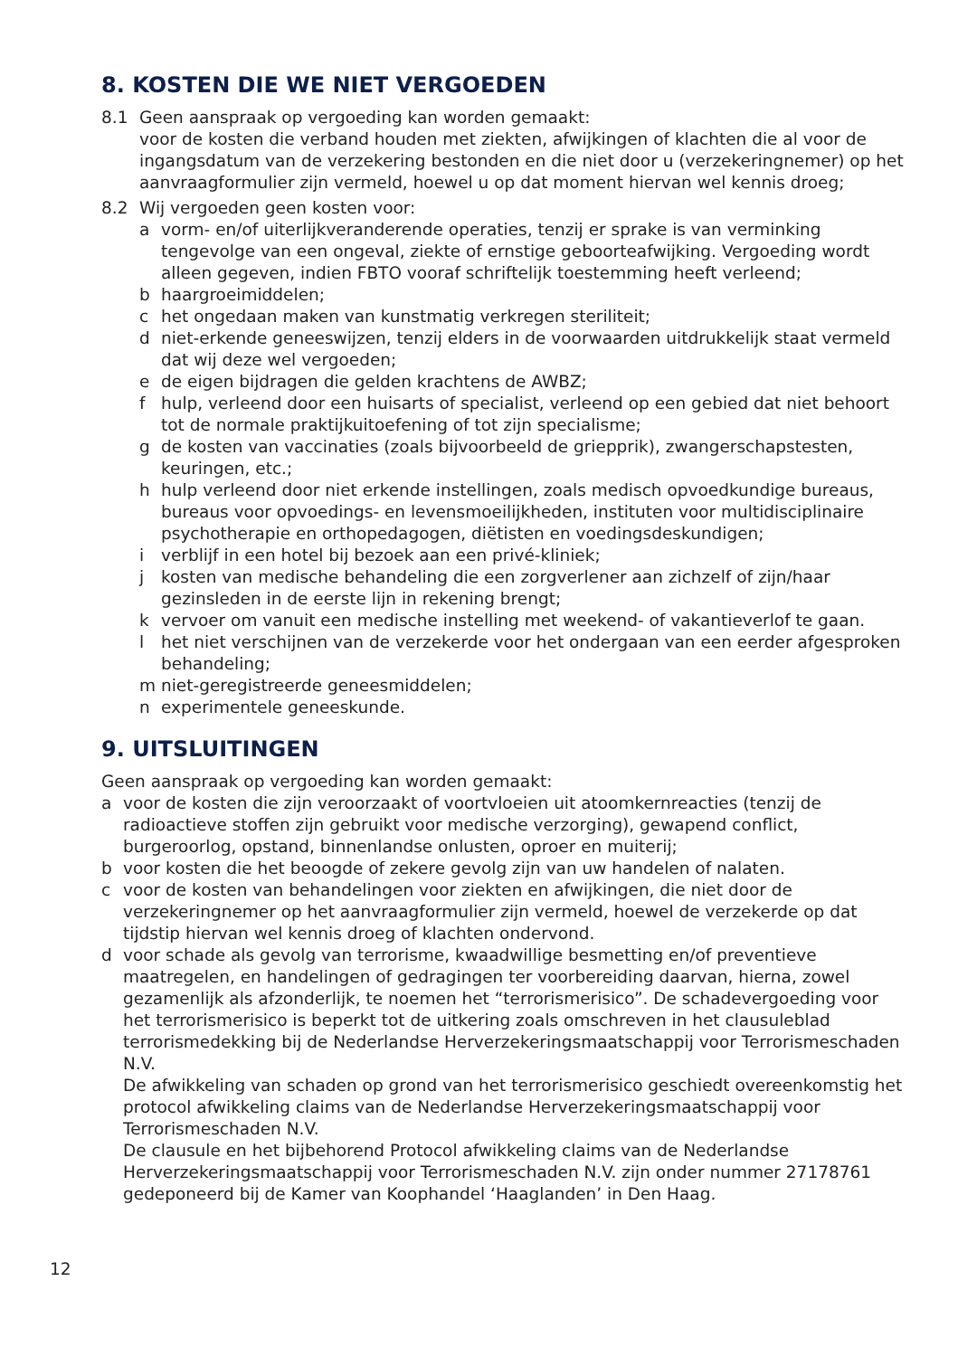8. KOSTEN DIE WE NIET VERGOEDEN
8.1 Geen aanspraak op vergoeding kan worden gemaakt:
voor de kosten die verband houden met ziekten, afwijkingen of klachten die al voor de ingangsdatum van de verzekering bestonden en die niet door u (verzekeringnemer) op het aanvraagformulier zijn vermeld, hoewel u op dat moment hiervan wel kennis droeg;
8.2 Wij vergoeden geen kosten voor:
a vorm- en/of uiterlijkveranderende operaties, tenzij er sprake is van verminking tengevolge van een ongeval, ziekte of ernstige geboorteafwijking. Vergoeding wordt alleen gegeven, indien FBTO vooraf schriftelijk toestemming heeft verleend;
b haargroeimiddelen;
c het ongedaan maken van kunstmatig verkregen steriliteit;
d niet-erkende geneeswijzen, tenzij elders in de voorwaarden uitdrukkelijk staat vermeld dat wij deze wel vergoeden;
e de eigen bijdragen die gelden krachtens de AWBZ;
f hulp, verleend door een huisarts of specialist, verleend op een gebied dat niet behoort tot de normale praktijkuitoefening of tot zijn specialisme;
g de kosten van vaccinaties (zoals bijvoorbeeld de griepprik), zwangerschapstesten, keuringen, etc.;
h hulp verleend door niet erkende instellingen, zoals medisch opvoedkundige bureaus, bureaus voor opvoedings- en levensmoeilijkheden, instituten voor multidisciplinaire psychotherapie en orthopedagogen, diëtisten en voedingsdeskundigen;
i verblijf in een hotel bij bezoek aan een privé-kliniek;
j kosten van medische behandeling die een zorgverlener aan zichzelf of zijn/haar gezinsleden in de eerste lijn in rekening brengt;
k vervoer om vanuit een medische instelling met weekend- of vakantieverlof te gaan.
l het niet verschijnen van de verzekerde voor het ondergaan van een eerder afgesproken behandeling;
m niet-geregistreerde geneesmiddelen;
n experimentele geneeskunde.
9. UITSLUITINGEN
Geen aanspraak op vergoeding kan worden gemaakt:
a voor de kosten die zijn veroorzaakt of voortvloeien uit atoomkernreacties (tenzij de radioactieve stoffen zijn gebruikt voor medische verzorging), gewapend conflict, burgeroorlog, opstand, binnenlandse onlusten, oproer en muiterij;
b voor kosten die het beoogde of zekere gevolg zijn van uw handelen of nalaten.
c voor de kosten van behandelingen voor ziekten en afwijkingen, die niet door de verzekeringnemer op het aanvraagformulier zijn vermeld, hoewel de verzekerde op dat tijdstip hiervan wel kennis droeg of klachten ondervond.
d voor schade als gevolg van terrorisme, kwaadwillige besmetting en/of preventieve maatregelen, en handelingen of gedragingen ter voorbereiding daarvan, hierna, zowel gezamenlijk als afzonderlijk, te noemen het “terrorismerisico”. De schadevergoeding voor het terrorismerisico is beperkt tot de uitkering zoals omschreven in het clausuleblad terrorismedekking bij de Nederlandse Herverzekeringsmaatschappij voor Terrorismeschaden N.V.
De afwikkeling van schaden op grond van het terrorismerisico geschiedt overeenkomstig het protocol afwikkeling claims van de Nederlandse Herverzekeringsmaatschappij voor Terrorismeschaden N.V.
De clausule en het bijbehorend Protocol afwikkeling claims van de Nederlandse Herverzekeringsmaatschappij voor Terrorismeschaden N.V. zijn onder nummer 27178761 gedeponeerd bij de Kamer van Koophandel ‘Haaglanden’ in Den Haag.
12